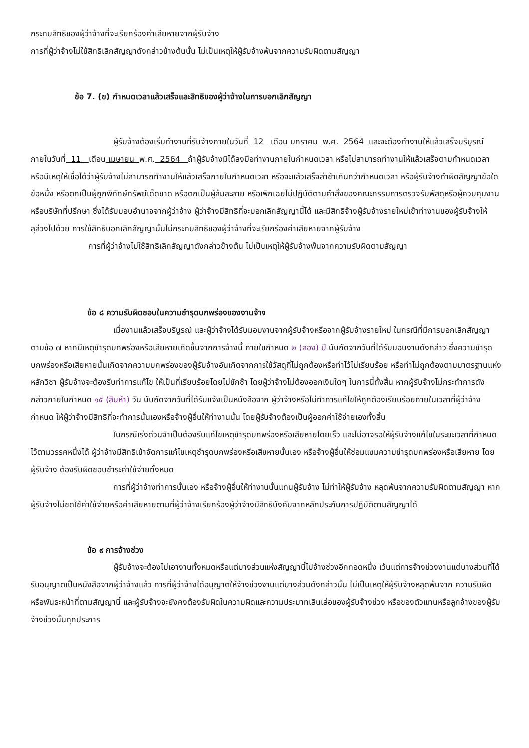กระทบสิทธิของผู้ว่าจ้างที่จะเรียกร้องค่าเสียหายจากผู้รับจ้าง
การที่ผู้ว่าจ้างไม่ใช้สิทธิเลิกสัญญาดังกล่าวข้างต้นนั้น ไม่เป็นเหตุให้ผู้รับจ้างพ้นจากความรับผิดตามสัญญา
ข้อ 7. (ข) กำหนดเวลาแล้วเสร็จและสิทธิของผู้ว่าจ้างในการบอกเลิกสัญญา
ผู้รับจ้างต้องเริ่มทำงานที่รับจ้างภายในวันที่ 12 เดือน มกราคม พ.ศ. 2564 และจะต้องทำงานให้แล้วเสร็จบริบูรณ์ภายในวันที่ 11 เดือน เมษายน พ.ศ. 2564 ถ้าผู้รับจ้างมิได้ลงมือทำงานภายในกำหนดเวลา หรือไม่สามารถทำงานให้แล้วเสร็จตามกำหนดเวลา หรือมีเหตุให้เชื่อได้ว่าผู้รับจ้างไม่สามารถทำงานให้แล้วเสร็จภายในกำหนดเวลา หรือจะแล้วเสร็จล่าช้าเกินกว่ากำหนดเวลา หรือผู้รับจ้างทำผิดสัญญาข้อใดข้อหนึ่ง หรือตกเป็นผู้ถูกพิทักษ์ทรัพย์เด็ดขาด หรือตกเป็นผู้ล้มละลาย หรือเพิกเฉยไม่ปฏิบัติตามคำสั่งของคณะกรรมการตรวจรับพัสดุหรือผู้ควบคุมงานหรือบริษัทที่ปรึกษา ซึ่งได้รับมอบอำนาจจากผู้ว่าจ้าง ผู้ว่าจ้างมีสิทธิที่จะบอกเลิกสัญญานี้ได้ และมีสิทธิจ้างผู้รับจ้างรายใหม่เข้าทำงานของผู้รับจ้างให้ลุล่วงไปด้วย การใช้สิทธิบอกเลิกสัญญานั้นไม่กระทบสิทธิของผู้ว่าจ้างที่จะเรียกร้องค่าเสียหายจากผู้รับจ้าง
การที่ผู้ว่าจ้างไม่ใช้สิทธิเลิกสัญญาดังกล่าวข้างต้น ไม่เป็นเหตุให้ผู้รับจ้างพ้นจากความรับผิดตามสัญญา
ข้อ ๘ ความรับผิดชอบในความชำรุดบกพร่องของงานจ้าง
เมื่องานแล้วเสร็จบริบูรณ์ และผู้ว่าจ้างได้รับมอบงานจากผู้รับจ้างหรือจากผู้รับจ้างรายใหม่ ในกรณีที่มีการบอกเลิกสัญญาตามข้อ ๗ หากมีเหตุชำรุดบกพร่องหรือเสียหายเกิดขึ้นจากการจ้างนี้ ภายในกำหนด ๒ (สอง) ปี นับถัดจากวันที่ได้รับมอบงานดังกล่าว ซึ่งความชำรุดบกพร่องหรือเสียหายนั้นเกิดจากความบกพร่องของผู้รับจ้างอันเกิดจากการใช้วัสดุที่ไม่ถูกต้องหรือทำไว้ไม่เรียบร้อย หรือทำไม่ถูกต้องตามมาตรฐานแห่งหลักวิชา ผู้รับจ้างจะต้องรีบทำการแก้ไข ให้เป็นที่เรียบร้อยโดยไม่ชักช้า โดยผู้ว่าจ้างไม่ต้องออกเงินใดๆ ในการนี้ทั้งสิ้น หากผู้รับจ้างไม่กระทำการดังกล่าวภายในกำหนด ๑๕ (สิบห้า) วัน นับถัดจากวันที่ได้รับแจ้งเป็นหนังสือจาก ผู้ว่าจ้างหรือไม่ทำการแก้ไขให้ถูกต้องเรียบร้อยภายในเวลาที่ผู้ว่าจ้างกำหนด ให้ผู้ว่าจ้างมีสิทธิที่จะทำการนั้นเองหรือจ้างผู้อื่นให้ทำงานนั้น โดยผู้รับจ้างต้องเป็นผู้ออกค่าใช้จ่ายเองทั้งสิ้น
ในกรณีเร่งด่วนจำเป็นต้องรีบแก้ไขเหตุชำรุดบกพร่องหรือเสียหายโดยเร็ว และไม่อาจรอให้ผู้รับจ้างแก้ไขในระยะเวลาที่กำหนดไว้ตามวรรคหนึ่งได้ ผู้ว่าจ้างมีสิทธิเข้าจัดการแก้ไขเหตุชำรุดบกพร่องหรือเสียหายนั้นเอง หรือจ้างผู้อื่นให้ซ่อมแซมความชำรุดบกพร่องหรือเสียหาย โดยผู้รับจ้าง ต้องรับผิดชอบชำระค่าใช้จ่ายทั้งหมด
การที่ผู้ว่าจ้างทำการนั้นเอง หรือจ้างผู้อื่นให้ทำงานนั้นแทนผู้รับจ้าง ไม่ทำให้ผู้รับจ้าง หลุดพ้นจากความรับผิดตามสัญญา หากผู้รับจ้างไม่ชดใช้ค่าใช้จ่ายหรือค่าเสียหายตามที่ผู้ว่าจ้างเรียกร้องผู้ว่าจ้างมีสิทธิบังคับจากหลักประกันการปฏิบัติตามสัญญาได้
ข้อ ๙ การจ้างช่วง
ผู้รับจ้างจะต้องไม่เอางานทั้งหมดหรือแต่บางส่วนแห่งสัญญานี้ไปจ้างช่วงอีกทอดหนึ่ง เว้นแต่การจ้างช่วงงานแต่บางส่วนที่ได้รับอนุญาตเป็นหนังสือจากผู้ว่าจ้างแล้ว การที่ผู้ว่าจ้างได้อนุญาตให้จ้างช่วงงานแต่บางส่วนดังกล่าวนั้น ไม่เป็นเหตุให้ผู้รับจ้างหลุดพ้นจาก ความรับผิดหรือพันธะหน้าที่ตามสัญญานี้ และผู้รับจ้างจะยังคงต้องรับผิดในความผิดและความประมาทเลินเล่อของผู้รับจ้างช่วง หรือของตัวแทนหรือลูกจ้างของผู้รับจ้างช่วงนั้นทุกประการ